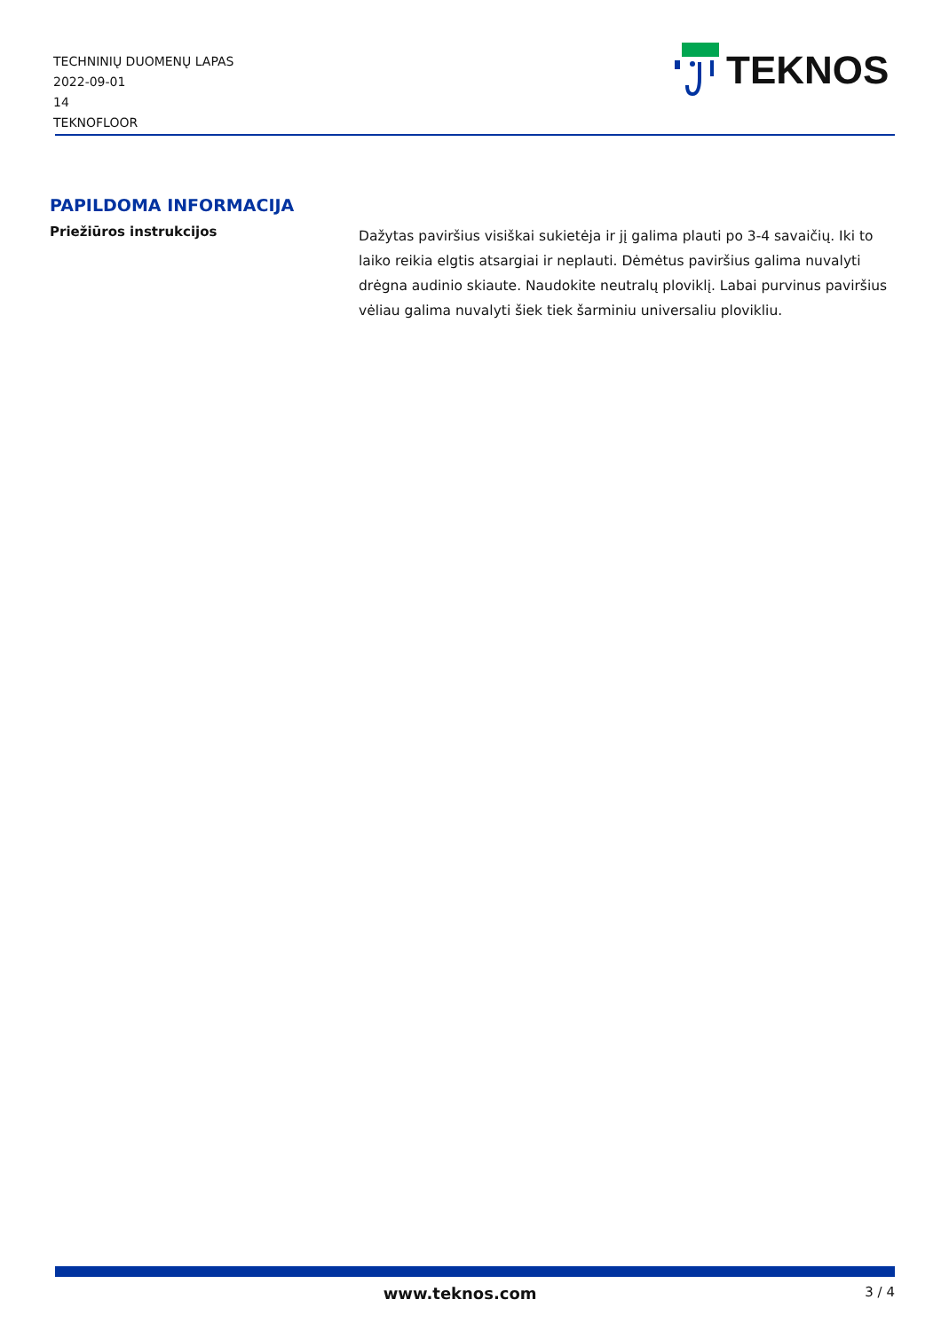TECHNINIŲ DUOMENŲ LAPAS
2022-09-01
14
TEKNOFLOOR
TEKNOS
PAPILDOMA INFORMACIJA
Priežiūros instrukcijos
Dažytas paviršius visiškai sukietėja ir jį galima plauti po 3-4 savaičių. Iki to laiko reikia elgtis atsargiai ir neplauti. Dėmėtus paviršius galima nuvalyti drėgna audinio skiaute. Naudokite neutralų ploviklį. Labai purvinus paviršius vėliau galima nuvalyti šiek tiek šarminiu universaliu plovikliu.
www.teknos.com 3 / 4